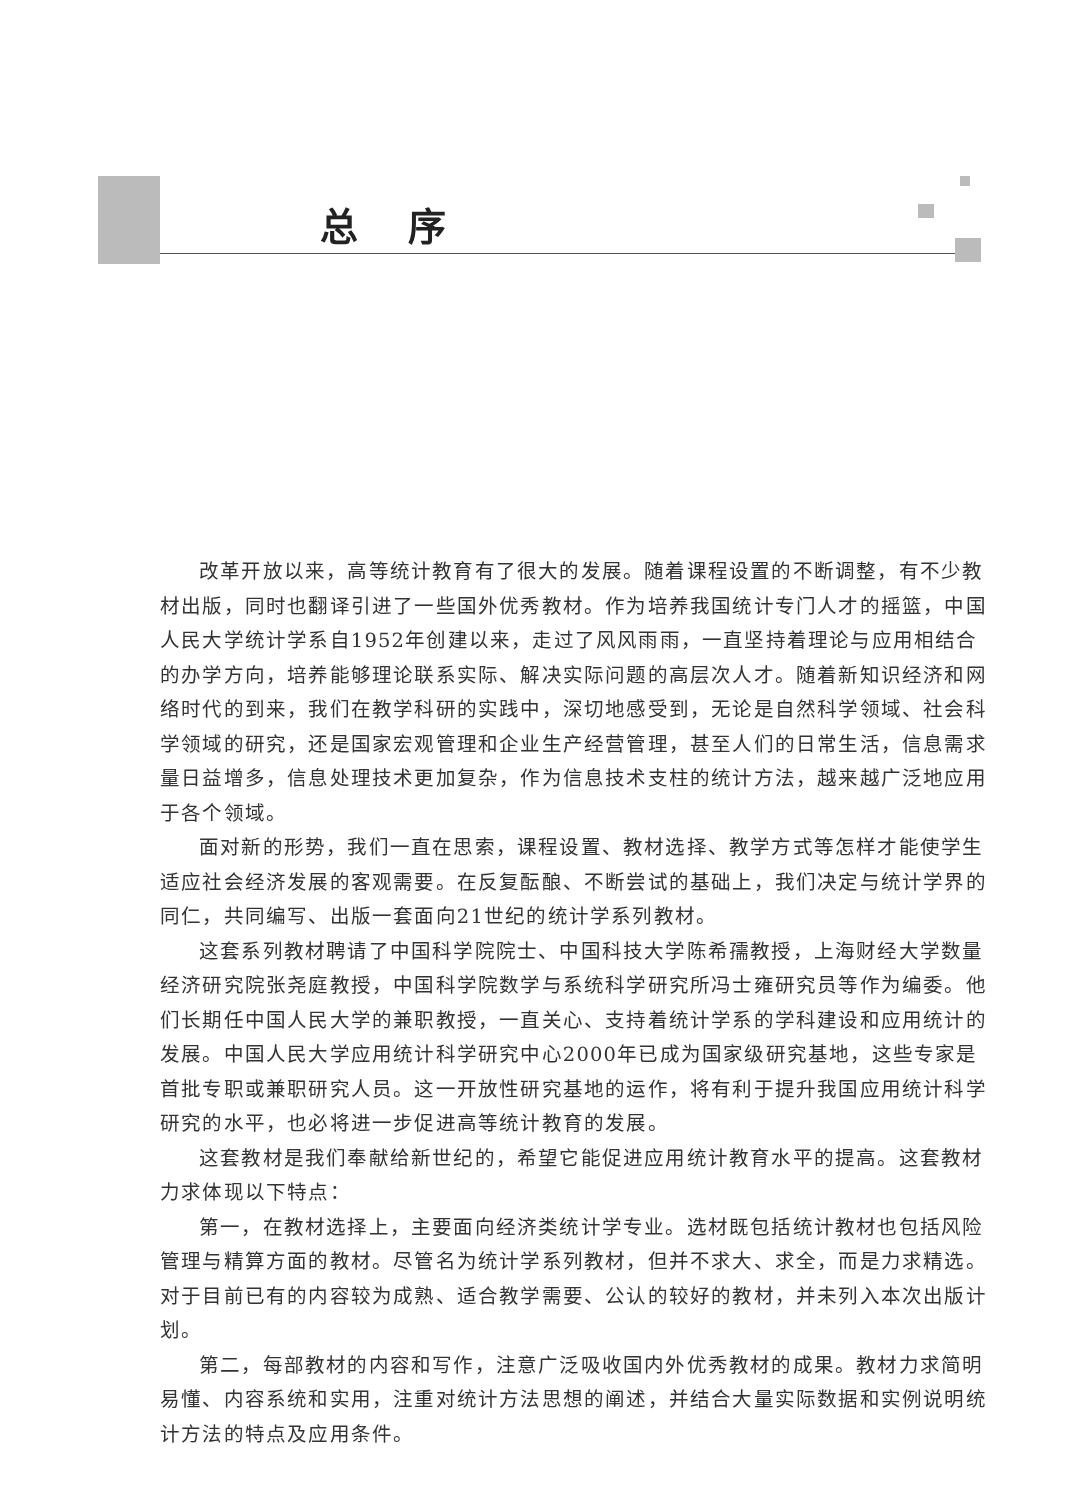总序
改革开放以来，高等统计教育有了很大的发展。随着课程设置的不断调整，有不少教材出版，同时也翻译引进了一些国外优秀教材。作为培养我国统计专门人才的摇篮，中国人民大学统计学系自1952年创建以来，走过了风风雨雨，一直坚持着理论与应用相结合的办学方向，培养能够理论联系实际、解决实际问题的高层次人才。随着新知识经济和网络时代的到来，我们在教学科研的实践中，深切地感受到，无论是自然科学领域、社会科学领域的研究，还是国家宏观管理和企业生产经营管理，甚至人们的日常生活，信息需求量日益增多，信息处理技术更加复杂，作为信息技术支柱的统计方法，越来越广泛地应用于各个领域。
面对新的形势，我们一直在思索，课程设置、教材选择、教学方式等怎样才能使学生适应社会经济发展的客观需要。在反复酝酿、不断尝试的基础上，我们决定与统计学界的同仁，共同编写、出版一套面向21世纪的统计学系列教材。
这套系列教材聘请了中国科学院院士、中国科技大学陈希孺教授，上海财经大学数量经济研究院张尧庭教授，中国科学院数学与系统科学研究所冯士雍研究员等作为编委。他们长期任中国人民大学的兼职教授，一直关心、支持着统计学系的学科建设和应用统计的发展。中国人民大学应用统计科学研究中心2000年已成为国家级研究基地，这些专家是首批专职或兼职研究人员。这一开放性研究基地的运作，将有利于提升我国应用统计科学研究的水平，也必将进一步促进高等统计教育的发展。
这套教材是我们奉献给新世纪的，希望它能促进应用统计教育水平的提高。这套教材力求体现以下特点：
第一，在教材选择上，主要面向经济类统计学专业。选材既包括统计教材也包括风险管理与精算方面的教材。尽管名为统计学系列教材，但并不求大、求全，而是力求精选。对于目前已有的内容较为成熟、适合教学需要、公认的较好的教材，并未列入本次出版计划。
第二，每部教材的内容和写作，注意广泛吸收国内外优秀教材的成果。教材力求简明易懂、内容系统和实用，注重对统计方法思想的阐述，并结合大量实际数据和实例说明统计方法的特点及应用条件。